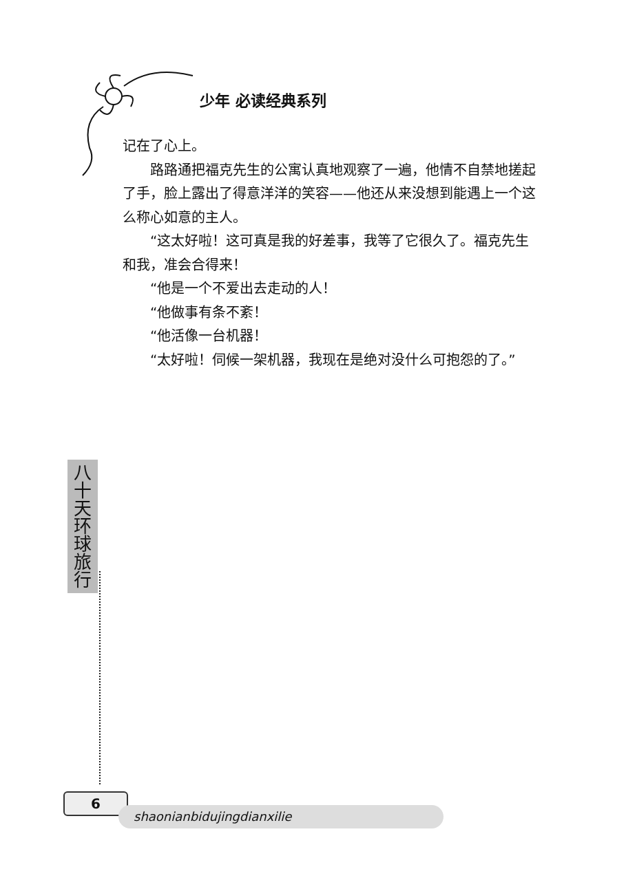少年 必读经典系列
记在了心上。
路路通把福克先生的公寓认真地观察了一遍，他情不自禁地搓起了手，脸上露出了得意洋洋的笑容——他还从来没想到能遇上一个这么称心如意的主人。
“这太好啦！这可真是我的好差事，我等了它很久了。福克先生和我，准会合得来！
“他是一个不爱出去走动的人！
“他做事有条不紊！
“他活像一台机器！
“太好啦！伺候一架机器，我现在是绝对没什么可抱怨的了。”
八
十
天
环
球
旅
行
6
shaonianbidujingdianxilie